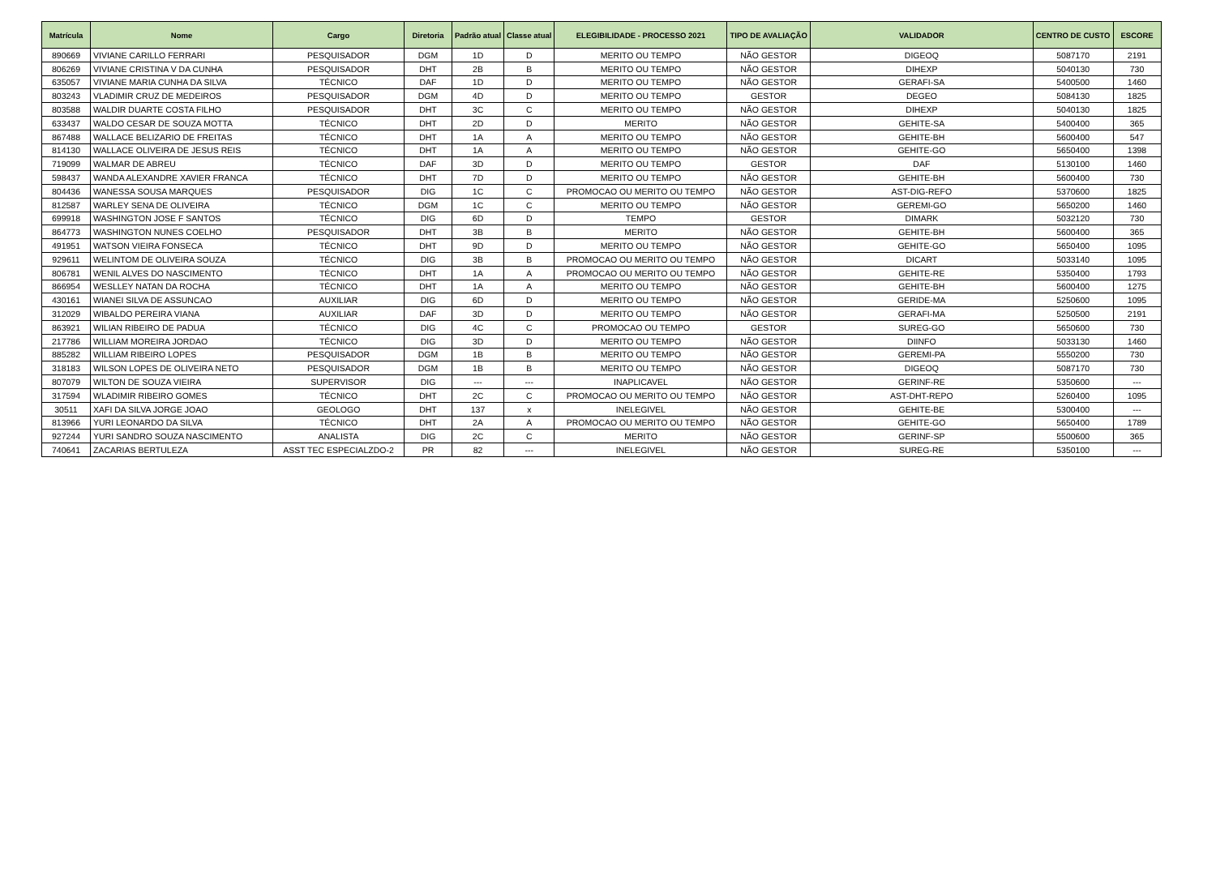| Matrícula | Nome | Cargo | Diretoria | Padrão atual | Classe atual | ELEGIBILIDADE - PROCESSO 2021 | TIPO DE AVALIAÇÃO | VALIDADOR | CENTRO DE CUSTO | ESCORE |
| --- | --- | --- | --- | --- | --- | --- | --- | --- | --- | --- |
| 890669 | VIVIANE CARILLO FERRARI | PESQUISADOR | DGM | 1D | D | MERITO OU TEMPO | NÃO GESTOR | DIGEOQ | 5087170 | 2191 |
| 806269 | VIVIANE CRISTINA V DA CUNHA | PESQUISADOR | DHT | 2B | B | MERITO OU TEMPO | NÃO GESTOR | DIHEXP | 5040130 | 730 |
| 635057 | VIVIANE MARIA CUNHA DA SILVA | TÉCNICO | DAF | 1D | D | MERITO OU TEMPO | NÃO GESTOR | GERAFI-SA | 5400500 | 1460 |
| 803243 | VLADIMIR CRUZ DE MEDEIROS | PESQUISADOR | DGM | 4D | D | MERITO OU TEMPO | GESTOR | DEGEO | 5084130 | 1825 |
| 803588 | WALDIR DUARTE COSTA FILHO | PESQUISADOR | DHT | 3C | C | MERITO OU TEMPO | NÃO GESTOR | DIHEXP | 5040130 | 1825 |
| 633437 | WALDO CESAR DE SOUZA MOTTA | TÉCNICO | DHT | 2D | D | MERITO | NÃO GESTOR | GEHITE-SA | 5400400 | 365 |
| 867488 | WALLACE BELIZARIO DE FREITAS | TÉCNICO | DHT | 1A | A | MERITO OU TEMPO | NÃO GESTOR | GEHITE-BH | 5600400 | 547 |
| 814130 | WALLACE OLIVEIRA DE JESUS REIS | TÉCNICO | DHT | 1A | A | MERITO OU TEMPO | NÃO GESTOR | GEHITE-GO | 5650400 | 1398 |
| 719099 | WALMAR DE ABREU | TÉCNICO | DAF | 3D | D | MERITO OU TEMPO | GESTOR | DAF | 5130100 | 1460 |
| 598437 | WANDA ALEXANDRE XAVIER FRANCA | TÉCNICO | DHT | 7D | D | MERITO OU TEMPO | NÃO GESTOR | GEHITE-BH | 5600400 | 730 |
| 804436 | WANESSA SOUSA MARQUES | PESQUISADOR | DIG | 1C | C | PROMOCAO OU MERITO OU TEMPO | NÃO GESTOR | AST-DIG-REFO | 5370600 | 1825 |
| 812587 | WARLEY SENA DE OLIVEIRA | TÉCNICO | DGM | 1C | C | MERITO OU TEMPO | NÃO GESTOR | GEREMI-GO | 5650200 | 1460 |
| 699918 | WASHINGTON JOSE F SANTOS | TÉCNICO | DIG | 6D | D | TEMPO | GESTOR | DIMARK | 5032120 | 730 |
| 864773 | WASHINGTON NUNES COELHO | PESQUISADOR | DHT | 3B | B | MERITO | NÃO GESTOR | GEHITE-BH | 5600400 | 365 |
| 491951 | WATSON VIEIRA FONSECA | TÉCNICO | DHT | 9D | D | MERITO OU TEMPO | NÃO GESTOR | GEHITE-GO | 5650400 | 1095 |
| 929611 | WELINTOM DE OLIVEIRA SOUZA | TÉCNICO | DIG | 3B | B | PROMOCAO OU MERITO OU TEMPO | NÃO GESTOR | DICART | 5033140 | 1095 |
| 806781 | WENIL ALVES DO NASCIMENTO | TÉCNICO | DHT | 1A | A | PROMOCAO OU MERITO OU TEMPO | NÃO GESTOR | GEHITE-RE | 5350400 | 1793 |
| 866954 | WESLLEY NATAN DA ROCHA | TÉCNICO | DHT | 1A | A | MERITO OU TEMPO | NÃO GESTOR | GEHITE-BH | 5600400 | 1275 |
| 430161 | WIANEI SILVA DE ASSUNCAO | AUXILIAR | DIG | 6D | D | MERITO OU TEMPO | NÃO GESTOR | GERIDE-MA | 5250600 | 1095 |
| 312029 | WIBALDO PEREIRA VIANA | AUXILIAR | DAF | 3D | D | MERITO OU TEMPO | NÃO GESTOR | GERAFI-MA | 5250500 | 2191 |
| 863921 | WILIAN RIBEIRO DE PADUA | TÉCNICO | DIG | 4C | C | PROMOCAO OU TEMPO | GESTOR | SUREG-GO | 5650600 | 730 |
| 217786 | WILLIAM MOREIRA JORDAO | TÉCNICO | DIG | 3D | D | MERITO OU TEMPO | NÃO GESTOR | DIINFO | 5033130 | 1460 |
| 885282 | WILLIAM RIBEIRO LOPES | PESQUISADOR | DGM | 1B | B | MERITO OU TEMPO | NÃO GESTOR | GEREMI-PA | 5550200 | 730 |
| 318183 | WILSON LOPES DE OLIVEIRA NETO | PESQUISADOR | DGM | 1B | B | MERITO OU TEMPO | NÃO GESTOR | DIGEOQ | 5087170 | 730 |
| 807079 | WILTON DE SOUZA VIEIRA | SUPERVISOR | DIG | --- | --- | INAPLICAVEL | NÃO GESTOR | GERINF-RE | 5350600 | --- |
| 317594 | WLADIMIR RIBEIRO GOMES | TÉCNICO | DHT | 2C | C | PROMOCAO OU MERITO OU TEMPO | NÃO GESTOR | AST-DHT-REPO | 5260400 | 1095 |
| 30511 | XAFI DA SILVA JORGE JOAO | GEOLOGO | DHT | 137 | x | INELEGIVEL | NÃO GESTOR | GEHITE-BE | 5300400 | --- |
| 813966 | YURI LEONARDO DA SILVA | TÉCNICO | DHT | 2A | A | PROMOCAO OU MERITO OU TEMPO | NÃO GESTOR | GEHITE-GO | 5650400 | 1789 |
| 927244 | YURI SANDRO SOUZA NASCIMENTO | ANALISTA | DIG | 2C | C | MERITO | NÃO GESTOR | GERINF-SP | 5500600 | 365 |
| 740641 | ZACARIAS BERTULEZA | ASST TEC ESPECIALZDO-2 | PR | 82 | --- | INELEGIVEL | NÃO GESTOR | SUREG-RE | 5350100 | --- |